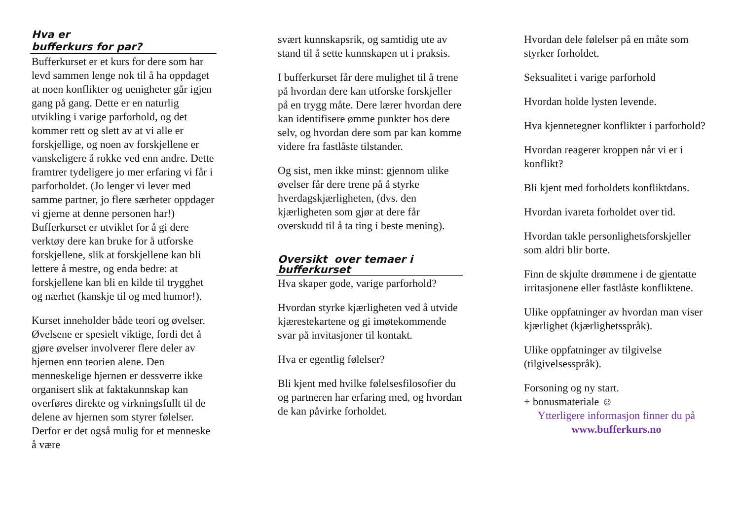Hva er
bufferkurs for par?
Bufferkurset er et kurs for dere som har levd sammen lenge nok til å ha oppdaget at noen konflikter og uenigheter går igjen gang på gang. Dette er en naturlig utvikling i varige parforhold, og det kommer rett og slett av at vi alle er forskjellige, og noen av forskjellene er vanskeligere å rokke ved enn andre. Dette framtrer tydeligere jo mer erfaring vi får i parforholdet. (Jo lenger vi lever med samme partner, jo flere særheter oppdager vi gjerne at denne personen har!) Bufferkurset er utviklet for å gi dere verktøy dere kan bruke for å utforske forskjellene, slik at forskjellene kan bli lettere å mestre, og enda bedre: at forskjellene kan bli en kilde til trygghet og nærhet (kanskje til og med humor!).
Kurset inneholder både teori og øvelser. Øvelsene er spesielt viktige, fordi det å gjøre øvelser involverer flere deler av hjernen enn teorien alene. Den menneskelige hjernen er dessverre ikke organisert slik at faktakunnskap kan overføres direkte og virkningsfullt til de delene av hjernen som styrer følelser. Derfor er det også mulig for et menneske å være
svært kunnskapsrik, og samtidig ute av stand til å sette kunnskapen ut i praksis.
I bufferkurset får dere mulighet til å trene på hvordan dere kan utforske forskjeller på en trygg måte. Dere lærer hvordan dere kan identifisere ømme punkter hos dere selv, og hvordan dere som par kan komme videre fra fastlåste tilstander.
Og sist, men ikke minst: gjennom ulike øvelser får dere trene på å styrke hverdagskjærligheten, (dvs. den kjærligheten som gjør at dere får overskudd til å ta ting i beste mening).
Oversikt over temaer i
bufferkurset
Hva skaper gode, varige parforhold?
Hvordan styrke kjærligheten ved å utvide kjærestekartene og gi imøtekommende svar på invitasjoner til kontakt.
Hva er egentlig følelser?
Bli kjent med hvilke følelsesfilosofier du og partneren har erfaring med, og hvordan de kan påvirke forholdet.
Hvordan dele følelser på en måte som styrker forholdet.
Seksualitet i varige parforhold
Hvordan holde lysten levende.
Hva kjennetegner konflikter i parforhold?
Hvordan reagerer kroppen når vi er i konflikt?
Bli kjent med forholdets konfliktdans.
Hvordan ivareta forholdet over tid.
Hvordan takle personlighetsforskjeller som aldri blir borte.
Finn de skjulte drømmene i de gjentatte irritasjonene eller fastlåste konfliktene.
Ulike oppfatninger av hvordan man viser kjærlighet (kjærlighetsspråk).
Ulike oppfatninger av tilgivelse (tilgivelsesspråk).
Forsoning og ny start.
+ bonusmateriale ☺
Ytterligere informasjon finner du på
www.bufferkurs.no